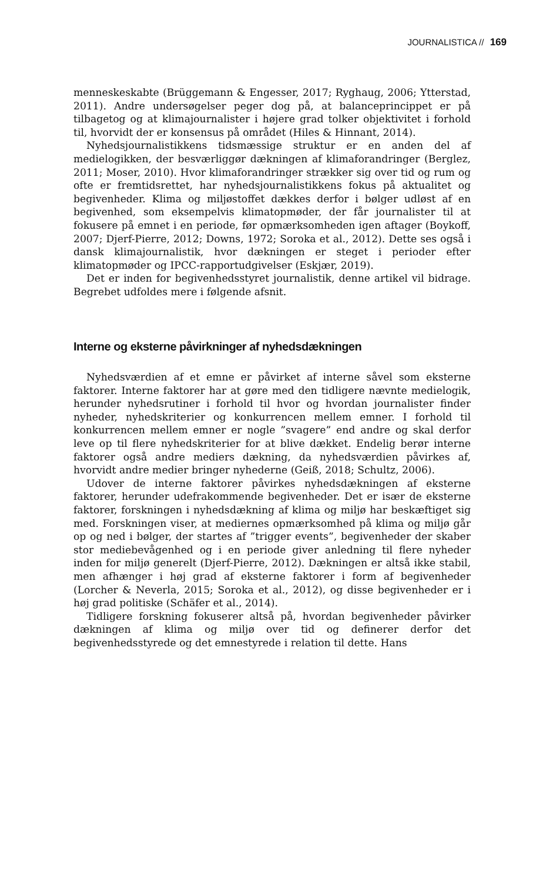JOURNALISTICA // 169
menneskeskabte (Brüggemann & Engesser, 2017; Ryghaug, 2006; Ytterstad, 2011). Andre undersøgelser peger dog på, at balanceprincippet er på tilbagetog og at klimajournalister i højere grad tolker objektivitet i forhold til, hvorvidt der er konsensus på området (Hiles & Hinnant, 2014).
Nyhedsjournalistikkens tidsmæssige struktur er en anden del af medielogikken, der besværliggør dækningen af klimaforandringer (Berglez, 2011; Moser, 2010). Hvor klimaforandringer strækker sig over tid og rum og ofte er fremtidsrettet, har nyhedsjournalistikkens fokus på aktualitet og begivenheder. Klima og miljøstoffet dækkes derfor i bølger udløst af en begivenhed, som eksempelvis klimatopmøder, der får journalister til at fokusere på emnet i en periode, før opmærksomheden igen aftager (Boykoff, 2007; Djerf-Pierre, 2012; Downs, 1972; Soroka et al., 2012). Dette ses også i dansk klimajournalistik, hvor dækningen er steget i perioder efter klimatopmøder og IPCC-rapportudgivelser (Eskjær, 2019).
Det er inden for begivenhedsstyret journalistik, denne artikel vil bidrage. Begrebet udfoldes mere i følgende afsnit.
Interne og eksterne påvirkninger af nyhedsdækningen
Nyhedsværdien af et emne er påvirket af interne såvel som eksterne faktorer. Interne faktorer har at gøre med den tidligere nævnte medielogik, herunder nyhedsrutiner i forhold til hvor og hvordan journalister finder nyheder, nyhedskriterier og konkurrencen mellem emner. I forhold til konkurrencen mellem emner er nogle ”svagere” end andre og skal derfor leve op til flere nyhedskriterier for at blive dækket. Endelig berør interne faktorer også andre mediers dækning, da nyhedsværdien påvirkes af, hvorvidt andre medier bringer nyhederne (Geiß, 2018; Schultz, 2006).
Udover de interne faktorer påvirkes nyhedsdækningen af eksterne faktorer, herunder udefrakommende begivenheder. Det er især de eksterne faktorer, forskningen i nyhedsdækning af klima og miljø har beskæftiget sig med. Forskningen viser, at mediernes opmærksomhed på klima og miljø går op og ned i bølger, der startes af ”trigger events”, begivenheder der skaber stor mediebevågenhed og i en periode giver anledning til flere nyheder inden for miljø generelt (Djerf-Pierre, 2012). Dækningen er altså ikke stabil, men afhænger i høj grad af eksterne faktorer i form af begivenheder (Lorcher & Neverla, 2015; Soroka et al., 2012), og disse begivenheder er i høj grad politiske (Schäfer et al., 2014).
Tidligere forskning fokuserer altså på, hvordan begivenheder påvirker dækningen af klima og miljø over tid og definerer derfor det begivenhedsstyrede og det emnestyrede i relation til dette. Hans